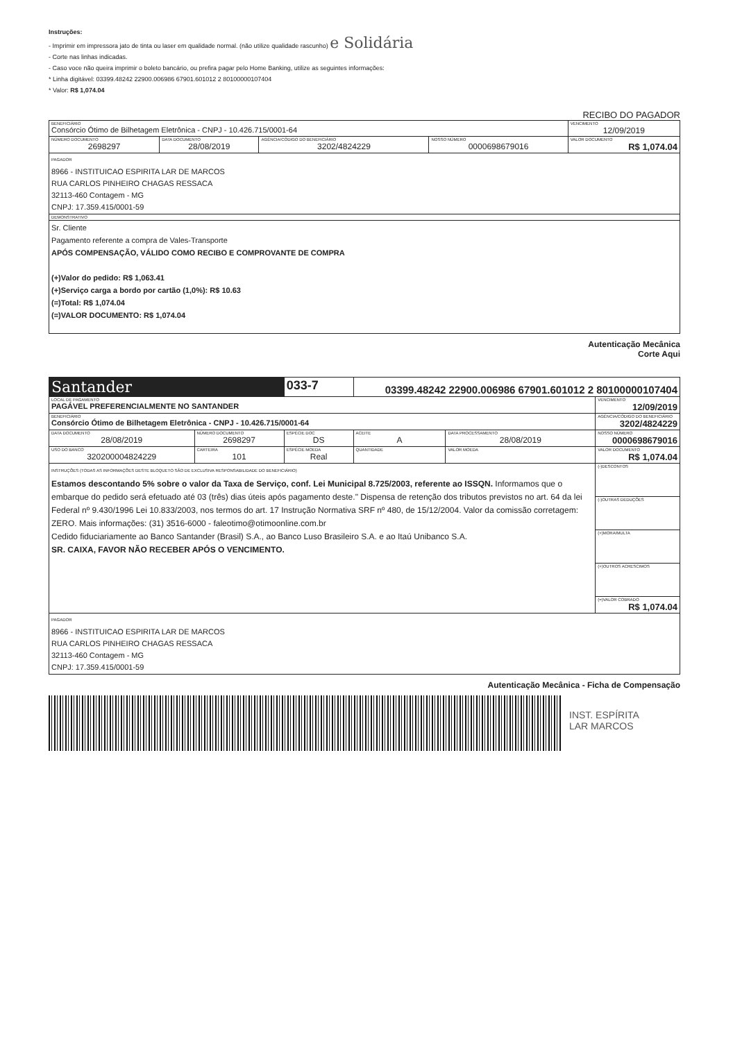Instruções:
- Imprimir em impressora jato de tinta ou laser em qualidade normal. (não utilize qualidade rascunho) e Solidária
- Corte nas linhas indicadas.
- Caso voce não queira imprimir o boleto bancário, ou prefira pagar pelo Home Banking, utilize as seguintes informações:
* Linha digitável: 03399.48242 22900.006986 67901.601012 2 80100000107404
* Valor: R$ 1,074.04
RECIBO DO PAGADOR
| BENEFICIÁRIO Consórcio Ótimo de Bilhetagem Eletrônica - CNPJ - 10.426.715/0001-64 | | | | VENCIMENTO 12/09/2019 |
| NÚMERO DOCUMENTO 2698297 | DATA DOCUMENTO 28/08/2019 | AGÊNCIA/CÓDIGO DO BENEFICIÁRIO 3202/4824229 | NOSSO NÚMERO 0000698679016 | VALOR DOCUMENTO R$ 1,074.04 |
| PAGADOR 8966 - INSTITUICAO ESPIRITA LAR DE MARCOS RUA CARLOS PINHEIRO CHAGAS RESSACA 32113-460 Contagem - MG CNPJ: 17.359.415/0001-59 | | | | |
| DEMONSTRATIVO | | | | |
| Sr. Cliente Pagamento referente a compra de Vales-Transporte APÓS COMPENSAÇÃO, VÁLIDO COMO RECIBO E COMPROVANTE DE COMPRA (+)Valor do pedido: R$ 1,063.41 (+)Serviço carga a bordo por cartão (1,0%): R$ 10.63 (=)Total: R$ 1,074.04 (=)VALOR DOCUMENTO: R$ 1,074.04 | | | | |
Autenticação Mecânica
Corte Aqui
| Santander | | 033-7 | 03399.48242 22900.006986 67901.601012 2 80100000107404 | | |
| LOCAL DE PAGAMENTO PAGÁVEL PREFERENCIALMENTE NO SANTANDER | | | | | VENCIMENTO 12/09/2019 |
| BENEFICIÁRIO Consórcio Ótimo de Bilhetagem Eletrônica - CNPJ - 10.426.715/0001-64 | | | | | AGÊNCIA/CÓDIGO DO BENEFICIÁRIO 3202/4824229 |
| DATA DOCUMENTO 28/08/2019 | NÚMERO DOCUMENTO 2698297 | ESPÉCIE DOC DS | ACEITE A | DATA PROCESSAMENTO 28/08/2019 | NOSSO NÚMERO 0000698679016 |
| USO DO BANCO 320200004824229 | CARTEIRA 101 | ESPÉCIE MOEDA Real | QUANTIDADE | VALOR MOEDA | VALOR DOCUMENTO R$ 1,074.04 |
| INSTRUÇÕES (TODAS AS INFORMAÇÕES DESTE BLOQUETO SÃO DE EXCLUSIVA RESPONSABILIDADE DO BENEFICIÁRIO) Estamos descontando 5% sobre o valor da Taxa de Serviço, conf. Lei Municipal 8.725/2003, referente ao ISSQN. Informamos que o embarque do pedido será efetuado até 03 (três) dias úteis após pagamento deste." Dispensa de retenção dos tributos previstos no art. 64 da lei Federal nº 9.430/1996 Lei 10.833/2003, nos termos do art. 17 Instrução Normativa SRF nº 480, de 15/12/2004. Valor da comissão corretagem: ZERO. Mais informações: (31) 3516-6000 - faleotimo@otimoonline.com.br Cedido fiduciariamente ao Banco Santander (Brasil) S.A., ao Banco Luso Brasileiro S.A. e ao Itaú Unibanco S.A. SR. CAIXA, FAVOR NÃO RECEBER APÓS O VENCIMENTO. | | | | | (-)DESCONTOS |
| | | | | | (-)OUTRAS DEDUÇÕES |
| | | | | | (+)MORA/MULTA |
| | | | | | (+)OUTROS ACRESCIMOS |
| | | | | | (=)VALOR COBRADO R$ 1,074.04 |
| PAGADOR 8966 - INSTITUICAO ESPIRITA LAR DE MARCOS RUA CARLOS PINHEIRO CHAGAS RESSACA 32113-460 Contagem - MG CNPJ: 17.359.415/0001-59 | | | | | |
Autenticação Mecânica - Ficha de Compensação
INST. ESPÍRITA
LAR MARCOS